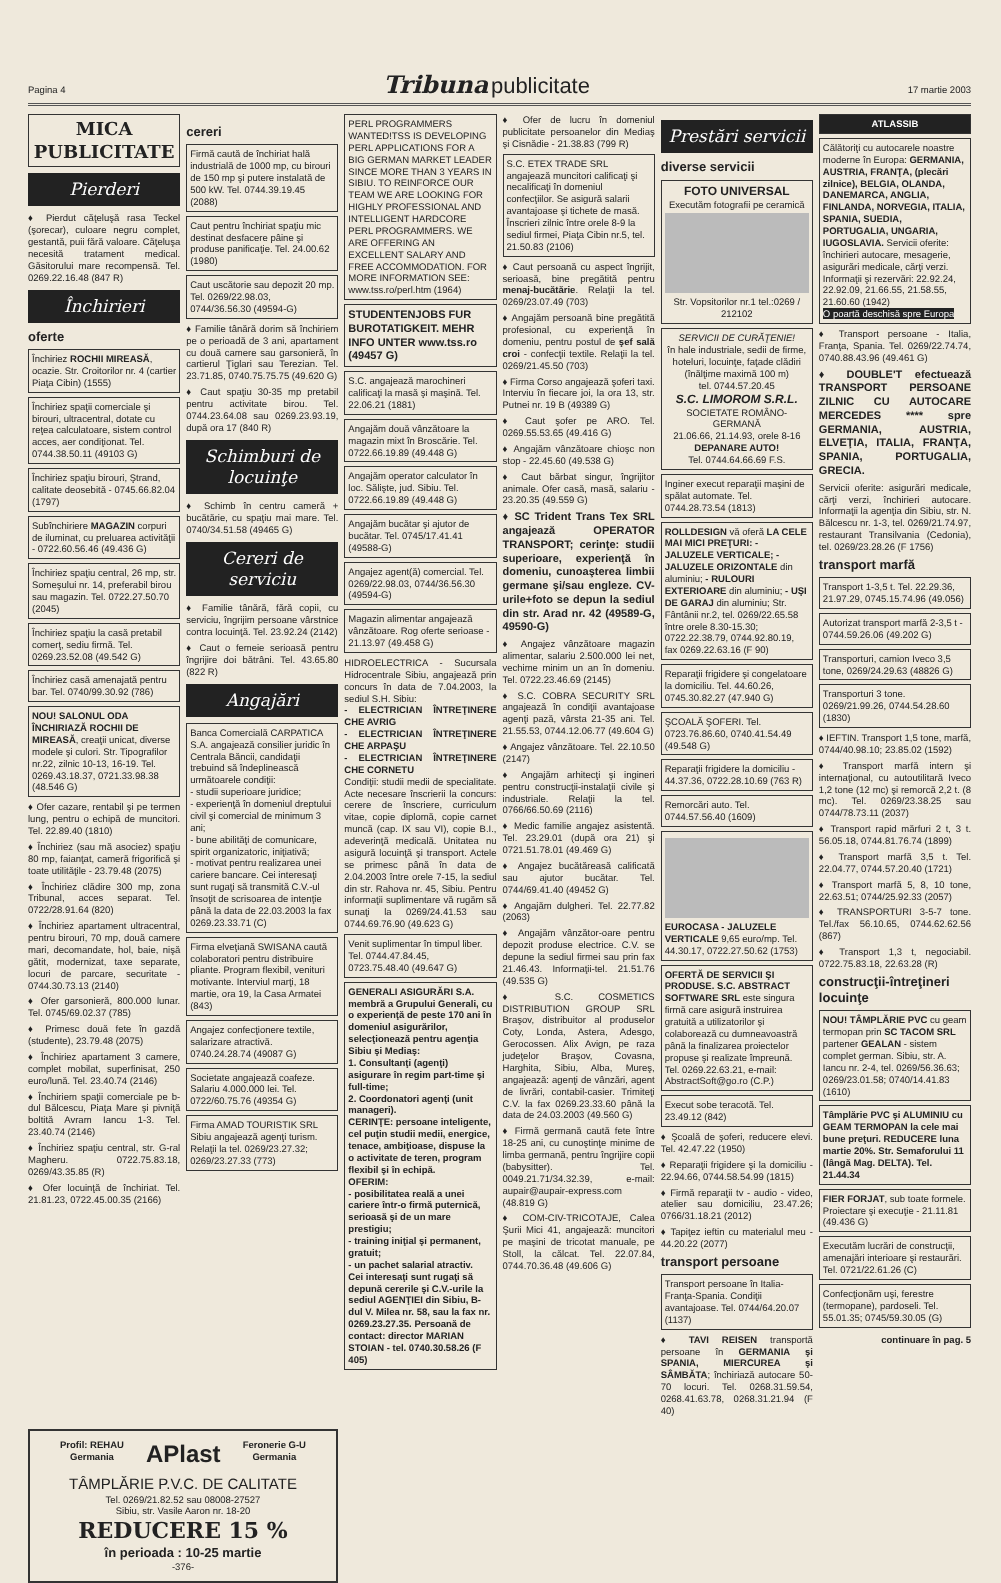Pagina 4 Tribuna publicitate 17 martie 2003
MICA PUBLICITATE
Pierderi
♦ Pierdut căţeluşă rasa Teckel (şorecar), culoare negru complet, gestantă, puii fără valoare. Căţeluşa necesită tratament medical. Găsitorului mare recompensă. Tel. 0269.22.16.48 (847 R)
Închirieri
oferte
Închiriez ROCHII MIREASĂ, ocazie. Str. Croitorilor nr. 4 (cartier Piaţa Cibin) (1555)
Închiriez spaţii comerciale şi birouri, ultracentral, dotate cu reţea calculatoare, sistem control acces, aer condiţionat. Tel. 0744.38.50.11 (49103 G)
Închiriez spaţiu birouri, Ştrand, calitate deosebită - 0745.66.82.04 (1797)
Subînchiriere MAGAZIN corpuri de iluminat, cu preluarea activităţii - 0722.60.56.46 (49.436 G)
Închiriez spaţiu central, 26 mp, str. Someşului nr. 14, preferabil birou sau magazin. Tel. 0722.27.50.70 (2045)
Închiriez spaţiu la casă pretabil comerţ, sediu firmă. Tel. 0269.23.52.08 (49.542 G)
Închiriez casă amenajată pentru bar. Tel. 0740/99.30.92 (786)
NOU! SALONUL ODA ÎNCHIRIAZĂ ROCHII DE MIREASĂ, creaţii unicat, diverse modele şi culori. Str. Tipografilor nr.22, zilnic 10-13, 16-19. Tel. 0269.43.18.37, 0721.33.98.38 (48.546 G)
♦ Ofer cazare, rentabil şi pe termen lung, pentru o echipă de muncitori. Tel. 22.89.40 (1810)
♦ Închiriez (sau mă asociez) spaţiu 80 mp, faianţat, cameră frigorifică şi toate utilităţile - 23.79.48 (2075)
♦ Închiriez clădire 300 mp, zona Tribunal, acces separat. Tel. 0722/28.91.64 (820)
♦ Închiriez apartament ultracentral, pentru birouri, 70 mp, două camere mari, decomandate, hol, baie, nişă gătit, modernizat, taxe separate, locuri de parcare, securitate - 0744.30.73.13 (2140)
♦ Ofer garsonieră, 800.000 lunar. Tel. 0745/69.02.37 (785)
♦ Primesc două fete în gazdă (studente), 23.79.48 (2075)
♦ Închiriez apartament 3 camere, complet mobilat, superfinisat, 250 euro/lună. Tel. 23.40.74 (2146)
♦ Închiriem spaţii comerciale pe b-dul Bălcescu, Piaţa Mare şi pivniţă boltită Avram Iancu 1-3. Tel. 23.40.74 (2146)
♦ Închiriez spaţiu central, str. G-ral Magheru. 0722.75.83.18, 0269/43.35.85 (R)
♦ Ofer locuinţă de închiriat. Tel. 21.81.23, 0722.45.00.35 (2166)
cereri
Firmă caută de închiriat hală industrială de 1000 mp, cu birouri de 150 mp şi putere instalată de 500 kW. Tel. 0744.39.19.45 (2088)
Caut pentru închiriat spaţiu mic destinat desfacere pâine şi produse panificaţie. Tel. 24.00.62 (1980)
Caut uscătorie sau depozit 20 mp. Tel. 0269/22.98.03, 0744/36.56.30 (49594-G)
♦ Familie tânără dorim să închiriem pe o perioadă de 3 ani, apartament cu două camere sau garsonieră, în cartierul Ţiglari sau Terezian. Tel. 23.71.85, 0740.75.75.75 (49.620 G)
♦ Caut spaţiu 30-35 mp pretabil pentru activitate birou. Tel. 0744.23.64.08 sau 0269.23.93.19, după ora 17 (840 R)
Schimburi de locuinţe
♦ Schimb în centru cameră + bucătărie, cu spaţiu mai mare. Tel. 0740/34.51.58 (49465 G)
Cereri de serviciu
♦ Familie tânără, fără copii, cu serviciu, îngrijim persoane vârstnice contra locuinţă. Tel. 23.92.24 (2142)
♦ Caut o femeie serioasă pentru îngrijire doi bătrâni. Tel. 43.65.80 (822 R)
Angajări
Banca Comercială CARPATICA S.A. angajează consilier juridic în Centrala Băncii, candidaţii trebuind să îndeplinească următoarele condiţii:
- studii superioare juridice;
- experienţă în domeniul dreptului civil şi comercial de minimum 3 ani;
- bune abilităţi de comunicare, spirit organizatoric, iniţiativă;
- motivat pentru realizarea unei cariere bancare. Cei interesaţi sunt rugaţi să transmită C.V.-ul însoţit de scrisoarea de intenţie până la data de 22.03.2003 la fax 0269.23.33.71 (C)
Firma elveţiană SWISANA caută colaboratori pentru distribuire pliante. Program flexibil, venituri motivante. Interviul marţi, 18 martie, ora 19, la Casa Armatei (843)
Angajez confecţionere textile, salarizare atractivă. 0740.24.28.74 (49087 G)
Societate angajează coafeze. Salariu 4.000.000 lei. Tel. 0722/60.75.76 (49354 G)
Firma AMAD TOURISTIK SRL Sibiu angajează agenţi turism. Relaţii la tel. 0269/23.27.32; 0269/23.27.33 (773)
PERL PROGRAMMERS WANTED!TSS IS DEVELOPING PERL APPLICATIONS FOR A BIG GERMAN MARKET LEADER SINCE MORE THAN 3 YEARS IN SIBIU. TO REINFORCE OUR TEAM WE ARE LOOKING FOR HIGHLY PROFESSIONAL AND INTELLIGENT HARDCORE PERL PROGRAMMERS. WE ARE OFFERING AN EXCELLENT SALARY AND FREE ACCOMMODATION. FOR MORE INFORMATION SEE: www.tss.ro/perl.htm (1964)
STUDENTENJOBS FUR BUROTATIGKEIT. MEHR INFO UNTER www.tss.ro (49457 G)
S.C. angajează marochineri calificaţi la masă şi maşină. Tel. 22.06.21 (1881)
Angajăm două vânzătoare la magazin mixt în Broscărie. Tel. 0722.66.19.89 (49.448 G)
Angajăm operator calculator în loc. Sălişte, jud. Sibiu. Tel. 0722.66.19.89 (49.448 G)
Angajăm bucătar şi ajutor de bucătar. Tel. 0745/17.41.41 (49588-G)
Angajez agent(ă) comercial. Tel. 0269/22.98.03, 0744/36.56.30 (49594-G)
Magazin alimentar angajează vânzătoare. Rog oferte serioase - 21.13.97 (49.458 G)
HIDROELECTRICA - Sucursala Hidrocentrale Sibiu, angajează prin concurs în data de 7.04.2003, la sediul S.H. Sibiu:
- ELECTRICIAN ÎNTREŢINERE CHE AVRIG
- ELECTRICIAN ÎNTREŢINERE CHE ARPAŞU
- ELECTRICIAN ÎNTREŢINERE CHE CORNETU
Condiţii: studii medii de specialitate. Acte necesare înscrierii la concurs: cerere de înscriere, curriculum vitae, copie diplomă, copie carnet muncă (cap. IX sau VI), copie B.I., adeverinţă medicală. Unitatea nu asigură locuinţă şi transport. Actele se primesc până în data de 2.04.2003 între orele 7-15, la sediul din str. Rahova nr. 45, Sibiu. Pentru informaţii suplimentare vă rugăm să sunaţi la 0269/24.41.53 sau 0744.69.76.90 (49.623 G)
Venit suplimentar în timpul liber. Tel. 0744.47.84.45, 0723.75.48.40 (49.647 G)
GENERALI ASIGURĂRI S.A. membră a Grupului Generali, cu o experienţă de peste 170 ani în domeniul asigurărilor, selecţionează pentru agenţia Sibiu şi Mediaş:
1. Consultanţi (agenţi) asigurare în regim part-time şi full-time;
2. Coordonatori agenţi (unit manageri).
CERINŢE: persoane inteligente, cel puţin studii medii, energice, tenace, ambiţioase, dispuse la o activitate de teren, program flexibil şi în echipă.
OFERIM:
- posibilitatea reală a unei cariere într-o firmă puternică, serioasă şi de un mare prestigiu;
- training iniţial şi permanent, gratuit;
- un pachet salarial atractiv.
Cei interesaţi sunt rugaţi să depună cererile şi C.V.-urile la sediul AGENŢIEI din Sibiu, B-dul V. Milea nr. 58, sau la fax nr. 0269.23.27.35. Persoană de contact: director MARIAN STOIAN - tel. 0740.30.58.26 (F 405)
♦ Ofer de lucru în domeniul publicitate persoanelor din Mediaş şi Cisnădie - 21.38.83 (799 R)
S.C. ETEX TRADE SRL angajează muncitori calificaţi şi necalificaţi în domeniul confecţiilor. Se asigură salarii avantajoase şi tichete de masă. Înscrieri zilnic între orele 8-9 la sediul firmei, Piaţa Cibin nr.5, tel. 21.50.83 (2106)
♦ Caut persoană cu aspect îngrijit, serioasă, bine pregătită pentru menaj-bucătărie. Relaţii la tel. 0269/23.07.49 (703)
♦ Angajăm persoană bine pregătită profesional, cu experienţă în domeniu, pentru postul de şef sală croi - confecţii textile. Relaţii la tel. 0269/21.45.50 (703)
♦ Firma Corso angajează şoferi taxi. Interviu în fiecare joi, la ora 13, str. Putnei nr. 19 B (49389 G)
♦ Caut şofer pe ARO. Tel. 0269.55.53.65 (49.416 G)
♦ Angajăm vânzătoare chioşc non stop - 22.45.60 (49.538 G)
♦ Caut bărbat singur, îngrijitor animale. Ofer casă, masă, salariu - 23.20.35 (49.559 G)
♦ SC Trident Trans Tex SRL angajează OPERATOR TRANSPORT; cerinţe: studii superioare, experienţă în domeniu, cunoaşterea limbii germane şi/sau engleze. CV-urile+foto se depun la sediul din str. Arad nr. 42 (49589-G, 49590-G)
♦ Angajez vânzătoare magazin alimentar, salariu 2.500.000 lei net, vechime minim un an în domeniu. Tel. 0722.23.46.69 (2145)
♦ S.C. COBRA SECURITY SRL angajează în condiţii avantajoase agenţi pază, vârsta 21-35 ani. Tel. 21.55.53, 0744.12.06.77 (49.604 G)
♦ Angajez vânzătoare. Tel. 22.10.50 (2147)
♦ Angajăm arhitecţi şi ingineri pentru construcţii-instalaţii civile şi industriale. Relaţii la tel. 0766/66.50.69 (2116)
♦ Medic familie angajez asistentă. Tel. 23.29.01 (după ora 21) şi 0721.51.78.01 (49.469 G)
♦ Angajez bucătăreasă calificată sau ajutor bucătar. Tel. 0744/69.41.40 (49452 G)
♦ Angajăm dulgheri. Tel. 22.77.82 (2063)
♦ Angajăm vânzător-oare pentru depozit produse electrice. C.V. se depune la sediul firmei sau prin fax 21.46.43. Informaţii-tel. 21.51.76 (49.535 G)
♦ S.C. COSMETICS DISTRIBUTION GROUP SRL Braşov, distribuitor al produselor Coty, Londa, Astera, Adesgo, Gerocossen. Alix Avign, pe raza judeţelor Braşov, Covasna, Harghita, Sibiu, Alba, Mureş, angajează: agenţi de vânzări, agent de livrări, contabil-casier. Trimiteţi C.V. la fax 0269.23.33.60 până la data de 24.03.2003 (49.560 G)
♦ Firmă germană caută fete între 18-25 ani, cu cunoştinţe minime de limba germană, pentru îngrijire copii (babysitter). Tel. 0049.21.71/34.32.39, e-mail: aupair@aupair-express.com (48.819 G)
♦ COM-CIV-TRICOTAJE, Calea Şurii Mici 41, angajează: muncitori pe maşini de tricotat manuale, pe Stoll, la călcat. Tel. 22.07.84, 0744.70.36.48 (49.606 G)
Prestări servicii
diverse servicii
FOTO UNIVERSAL
Executăm fotografii pe ceramică
Str. Vopsitorilor nr.1 tel.:0269 / 212102
SERVICII DE CURĂŢENIE!
în hale industriale, sedii de firme, hoteluri, locuinţe, faţade clădiri (înălţime maximă 100 m)
tel. 0744.57.20.45
S.C. LIMOROM S.R.L.
SOCIETATE ROMÂNO-GERMANĂ
21.06.66, 21.14.93, orele 8-16
DEPANARE AUTO!
Tel. 0744.64.66.69 F.S.
Inginer execut reparaţii maşini de spălat automate. Tel. 0744.28.73.54 (1813)
ROLLDESIGN vă oferă LA CELE MAI MICI PREŢURI: - JALUZELE VERTICALE; - JALUZELE ORIZONTALE din aluminiu; - RULOURI EXTERIOARE din aluminiu; - UŞI DE GARAJ din aluminiu; Str. Fântânii nr.2, tel. 0269/22.65.58 între orele 8.30-15.30; 0722.22.38.79, 0744.92.80.19, fax 0269.22.63.16 (F 90)
Reparaţii frigidere şi congelatoare la domiciliu. Tel. 44.60.26, 0745.30.82.27 (47.940 G)
ŞCOALĂ ŞOFERI. Tel. 0723.76.86.60, 0740.41.54.49 (49.548 G)
Reparaţii frigidere la domiciliu - 44.37.36, 0722.28.10.69 (763 R)
Remorcări auto. Tel. 0744.57.56.40 (1609)
EUROCASA - JALUZELE VERTICALE 9,65 euro/mp. Tel. 44.30.17, 0722.27.50.62 (1753)
OFERTĂ DE SERVICII ŞI PRODUSE. S.C. ABSTRACT SOFTWARE SRL este singura firmă care asigură instruirea gratuită a utilizatorilor şi colaborează cu dumneavoastră până la finalizarea proiectelor propuse şi realizate împreună. Tel. 0269.22.63.21, e-mail: AbstractSoft@go.ro (C.P.)
Execut sobe teracotă. Tel. 23.49.12 (842)
♦ Şcoală de şoferi, reducere elevi. Tel. 42.47.22 (1950)
♦ Reparaţii frigidere şi la domiciliu - 22.94.66, 0744.58.54.99 (1815)
♦ Firmă reparaţii tv - audio - video, atelier sau domiciliu, 23.47.26; 0766/31.18.21 (2012)
♦ Tapiţez ieftin cu materialul meu - 44.20.22 (2077)
transport persoane
Transport persoane în Italia-Franţa-Spania. Condiţii avantajoase. Tel. 0744/64.20.07 (1137)
♦ TAVI REISEN transportă persoane în GERMANIA şi SPANIA, MIERCUREA şi SÂMBĂTA; închiriază autocare 50-70 locuri. Tel. 0268.31.59.54, 0268.41.63.78, 0268.31.21.94 (F 40)
ATLASSIB
Călătoriţi cu autocarele noastre moderne în Europa: GERMANIA, AUSTRIA, FRANŢA, (plecări zilnice), BELGIA, OLANDA, DANEMARCA, ANGLIA, FINLANDA, NORVEGIA, ITALIA, SPANIA, SUEDIA, PORTUGALIA, UNGARIA, IUGOSLAVIA. Servicii oferite: închirieri autocare, mesagerie, asigurări medicale, cărţi verzi. Informaţii şi rezervări: 22.92.24, 22.92.09, 21.66.55, 21.58.55, 21.60.60 (1942)
O poartă deschisă spre Europa
♦ Transport persoane - Italia, Franţa, Spania. Tel. 0269/22.74.74, 0740.88.43.96 (49.461 G)
♦ DOUBLE'T efectuează TRANSPORT PERSOANE ZILNIC CU AUTOCARE MERCEDES **** spre GERMANIA, AUSTRIA, ELVEŢIA, ITALIA, FRANŢA, SPANIA, PORTUGALIA, GRECIA.
Servicii oferite: asigurări medicale, cărţi verzi, închirieri autocare. Informaţii la agenţia din Sibiu, str. N. Bălcescu nr. 1-3, tel. 0269/21.74.97, restaurant Transilvania (Cedonia), tel. 0269/23.28.26 (F 1756)
transport marfă
Transport 1-3,5 t. Tel. 22.29.36, 21.97.29, 0745.15.74.96 (49.056)
Autorizat transport marfă 2-3,5 t - 0744.59.26.06 (49.202 G)
Transporturi, camion Iveco 3,5 tone, 0269/24.29.63 (48826 G)
Transporturi 3 tone. 0269/21.99.26, 0744.54.28.60 (1830)
♦ IEFTIN. Transport 1,5 tone, marfă, 0744/40.98.10; 23.85.02 (1592)
♦ Transport marfă intern şi internaţional, cu autoutilitară Iveco 1,2 tone (12 mc) şi remorcă 2,2 t. (8 mc). Tel. 0269/23.38.25 sau 0744/78.73.11 (2037)
♦ Transport rapid mărfuri 2 t, 3 t. 56.05.18, 0744.81.76.74 (1899)
♦ Transport marfă 3,5 t. Tel. 22.04.77, 0744.57.20.40 (1721)
♦ Transport marfă 5, 8, 10 tone, 22.63.51; 0744/25.92.33 (2057)
♦ TRANSPORTURI 3-5-7 tone. Tel./fax 56.10.65, 0744.62.62.56 (867)
♦ Transport 1,3 t, negociabil. 0722.75.83.18, 22.63.28 (R)
construcţii-întreţineri locuinţe
NOU! TÂMPLĂRIE PVC cu geam termopan prin SC TACOM SRL partener GEALAN - sistem complet german. Sibiu, str. A. Iancu nr. 2-4, tel. 0269/56.36.63; 0269/23.01.58; 0740/14.41.83 (1610)
Tâmplărie PVC şi ALUMINIU cu GEAM TERMOPAN la cele mai bune preţuri. REDUCERE luna martie 20%. Str. Semaforului 11 (lângă Mag. DELTA). Tel. 21.44.34
FIER FORJAT, sub toate formele. Proiectare şi execuţie - 21.11.81 (49.436 G)
Executăm lucrări de construcţii, amenajări interioare şi restaurări. Tel. 0721/22.61.26 (C)
Confecţionăm uşi, ferestre (termopane), pardoseli. Tel. 55.01.35; 0745/59.30.05 (G)
continuare în pag. 5
Profil: REHAU Germania APlast Feronerie G-U Germania
TÂMPLĂRIE P.V.C. DE CALITATE
Tel. 0269/21.82.52 sau 08008-27527
Sibiu, str. Vasile Aaron nr. 18-20
REDUCERE 15 %
în perioada : 10-25 martie
-376-